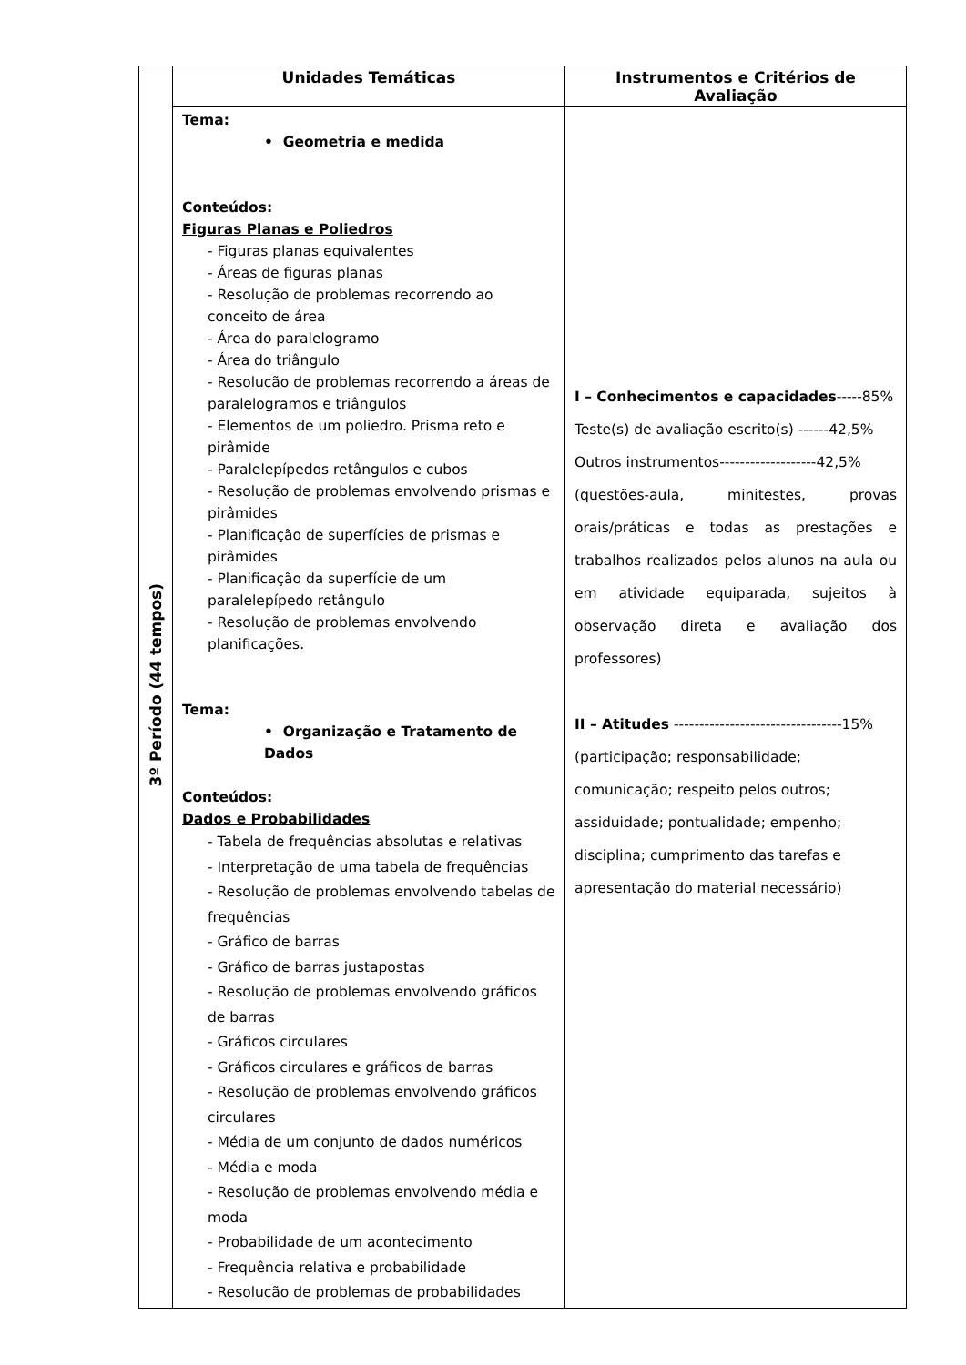| 3º Período (44 tempos) | Unidades Temáticas | Instrumentos e Critérios de Avaliação |
| | Tema: • Geometria e medida Conteúdos: Figuras Planas e Poliedros - Figuras planas equivalentes - Áreas de figuras planas - Resolução de problemas recorrendo ao conceito de área - Área do paralelogramo - Área do triângulo - Resolução de problemas recorrendo a áreas de paralelogramos e triângulos - Elementos de um poliedro. Prisma reto e pirâmide - Paralelepípedos retângulos e cubos - Resolução de problemas envolvendo prismas e pirâmides - Planificação de superfícies de prismas e pirâmides - Planificação da superfície de um paralelepípedo retângulo - Resolução de problemas envolvendo planificações. Tema: • Organização e Tratamento de Dados Conteúdos: Dados e Probabilidades - Tabela de frequências absolutas e relativas - Interpretação de uma tabela de frequências - Resolução de problemas envolvendo tabelas de frequências - Gráfico de barras - Gráfico de barras justapostas - Resolução de problemas envolvendo gráficos de barras - Gráficos circulares - Gráficos circulares e gráficos de barras - Resolução de problemas envolvendo gráficos circulares - Média de um conjunto de dados numéricos - Média e moda - Resolução de problemas envolvendo média e moda - Probabilidade de um acontecimento - Frequência relativa e probabilidade - Resolução de problemas de probabilidades | I – Conhecimentos e capacidades -----85% Teste(s) de avaliação escrito(s) ------42,5% Outros instrumentos-------------------42,5% (questões-aula, minitestes, provas orais/práticas e todas as prestações e trabalhos realizados pelos alunos na aula ou em atividade equiparada, sujeitos à observação direta e avaliação dos professores) II – Atitudes ---------------------------------15% (participação; responsabilidade; comunicação; respeito pelos outros; assiduidade; pontualidade; empenho; disciplina; cumprimento das tarefas e apresentação do material necessário) |